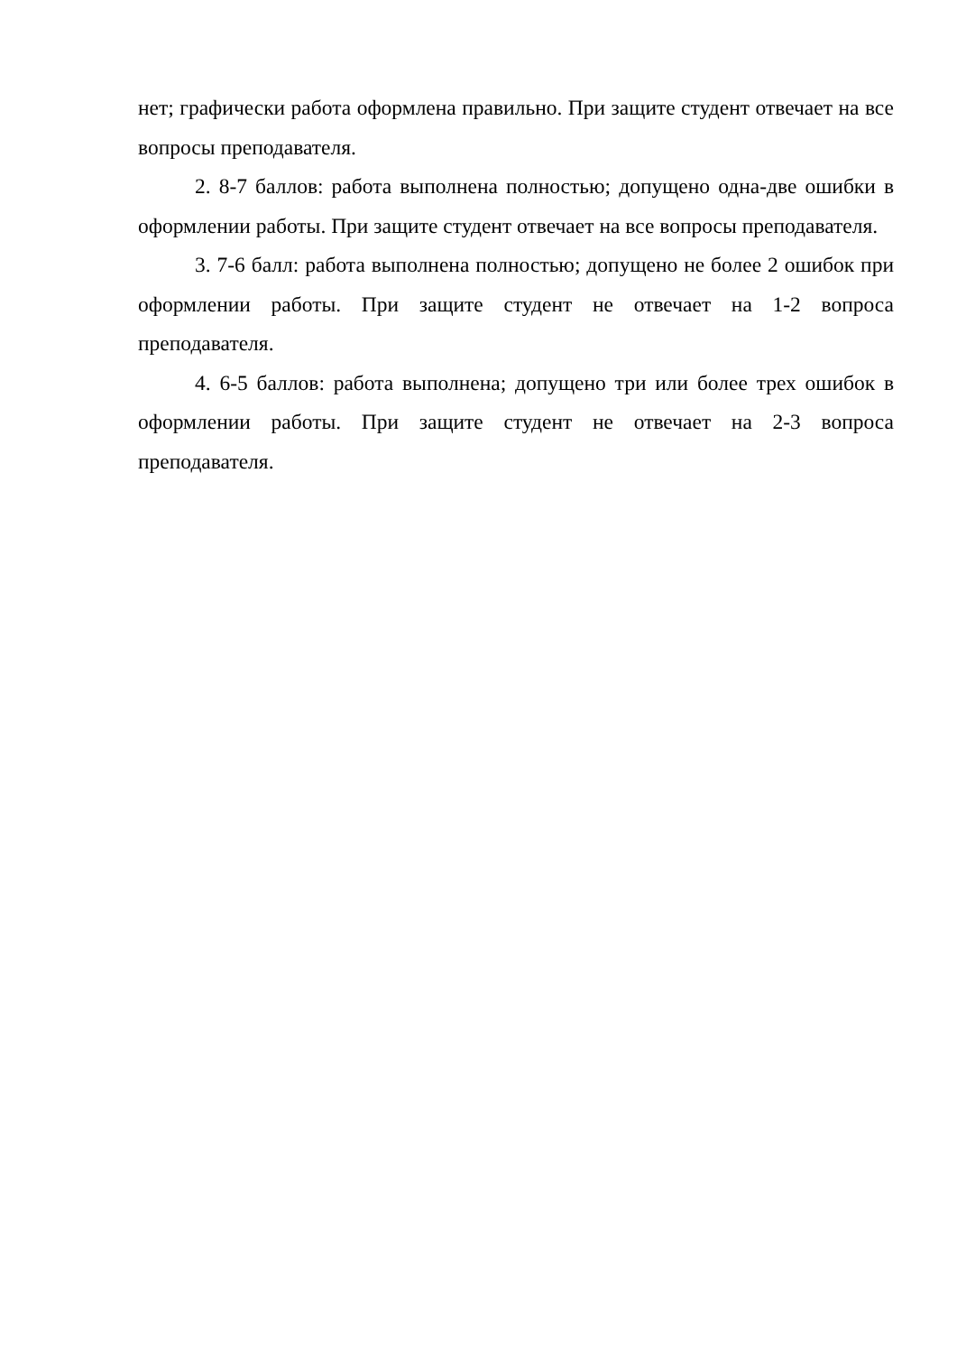нет; графически работа оформлена правильно. При защите студент отвечает на все вопросы преподавателя.
2. 8-7 баллов: работа выполнена полностью; допущено одна-две ошибки в оформлении работы. При защите студент отвечает на все вопросы преподавателя.
3. 7-6 балл: работа выполнена полностью; допущено не более 2 ошибок при оформлении работы. При защите студент не отвечает на 1-2 вопроса преподавателя.
4. 6-5 баллов: работа выполнена; допущено три или более трех ошибок в оформлении работы. При защите студент не отвечает на 2-3 вопроса преподавателя.